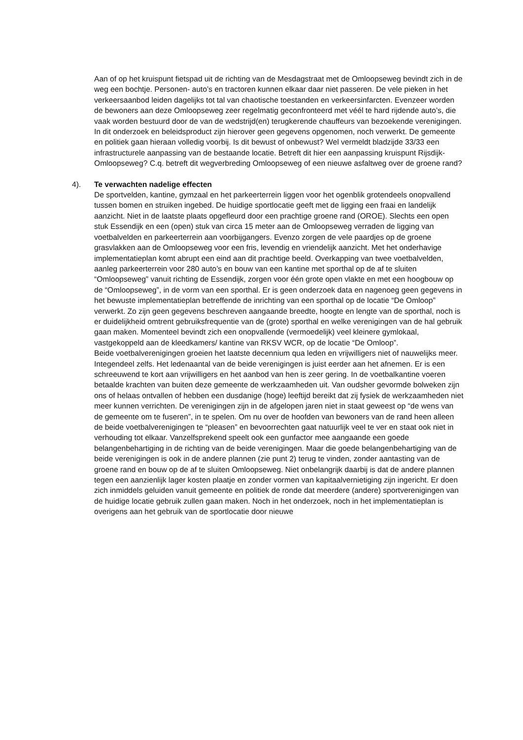Aan of op het kruispunt fietspad uit de richting van de Mesdagstraat met de Omloopseweg bevindt zich in de weg een bochtje. Personen- auto’s en tractoren kunnen elkaar daar niet passeren. De vele pieken in het verkeersaanbod leiden dagelijks tot tal van chaotische toestanden en verkeersinfarcten. Evenzeer worden de bewoners aan deze Omloopseweg zeer regelmatig geconfronteerd met véél te hard rijdende auto’s, die vaak worden bestuurd door de van de wedstrijd(en) terugkerende chauffeurs van bezoekende verenigingen. In dit onderzoek en beleidsproduct zijn hierover geen gegevens opgenomen, noch verwerkt. De gemeente en politiek gaan hieraan volledig voorbij. Is dit bewust of onbewust? Wel vermeldt bladzijde 33/33 een infrastructurele aanpassing van de bestaande locatie. Betreft dit hier een aanpassing kruispunt Rijsdijk- Omloopseweg? C.q. betreft dit wegverbreding Omloopseweg of een nieuwe asfaltweg over de groene rand?
4). Te verwachten nadelige effecten
De sportvelden, kantine, gymzaal en het parkeerterrein liggen voor het ogenblik grotendeels onopvallend tussen bomen en struiken ingebed. De huidige sportlocatie geeft met de ligging een fraai en landelijk aanzicht. Niet in de laatste plaats opgefleurd door een prachtige groene rand (OROE). Slechts een open stuk Essendijk en een (open) stuk van circa 15 meter aan de Omloopseweg verraden de ligging van voetbalvelden en parkeerterrein aan voorbijgangers. Evenzo zorgen de vele paardjes op de groene grasvlakken aan de Omloopseweg voor een fris, levendig en vriendelijk aanzicht. Met het onderhavige implementatieplan komt abrupt een eind aan dit prachtige beeld. Overkapping van twee voetbalvelden, aanleg parkeerterrein voor 280 auto’s en bouw van een kantine met sporthal op de af te sluiten “Omloopseweg” vanuit richting de Essendijk, zorgen voor één grote open vlakte en met een hoogbouw op de “Omloopseweg”, in de vorm van een sporthal. Er is geen onderzoek data en nagenoeg geen gegevens in het bewuste implementatieplan betreffende de inrichting van een sporthal op de locatie “De Omloop” verwerkt. Zo zijn geen gegevens beschreven aangaande breedte, hoogte en lengte van de sporthal, noch is er duidelijkheid omtrent gebruiksfrequentie van de (grote) sporthal en welke verenigingen van de hal gebruik gaan maken. Momenteel bevindt zich een onopvallende (vermoedelijk) veel kleinere gymlokaal, vastgekoppeld aan de kleedkamers/ kantine van RKSV WCR, op de locatie “De Omloop”.
Beide voetbalverenigingen groeien het laatste decennium qua leden en vrijwilligers niet of nauwelijks meer. Integendeel zelfs. Het ledenaantal van de beide verenigingen is juist eerder aan het afnemen. Er is een schreeuwend te kort aan vrijwilligers en het aanbod van hen is zeer gering. In de voetbalkantine voeren betaalde krachten van buiten deze gemeente de werkzaamheden uit. Van oudsher gevormde bolweken zijn ons of helaas ontvallen of hebben een dusdanige (hoge) leeftijd bereikt dat zij fysiek de werkzaamheden niet meer kunnen verrichten. De verenigingen zijn in de afgelopen jaren niet in staat geweest op “de wens van de gemeente om te fuseren”, in te spelen. Om nu over de hoofden van bewoners van de rand heen alleen de beide voetbalverenigingen te “pleasen” en bevoorrechten gaat natuurlijk veel te ver en staat ook niet in verhouding tot elkaar. Vanzelfsprekend speelt ook een gunfactor mee aangaande een goede belangenbehartiging in de richting van de beide verenigingen. Maar die goede belangenbehartiging van de beide verenigingen is ook in de andere plannen (zie punt 2) terug te vinden, zonder aantasting van de groene rand en bouw op de af te sluiten Omloopseweg. Niet onbelangrijk daarbij is dat de andere plannen tegen een aanzienlijk lager kosten plaatje en zonder vormen van kapitaalvernietiging zijn ingericht. Er doen zich inmiddels geluiden vanuit gemeente en politiek de ronde dat meerdere (andere) sportverenigingen van de huidige locatie gebruik zullen gaan maken. Noch in het onderzoek, noch in het implementatieplan is overigens aan het gebruik van de sportlocatie door nieuwe